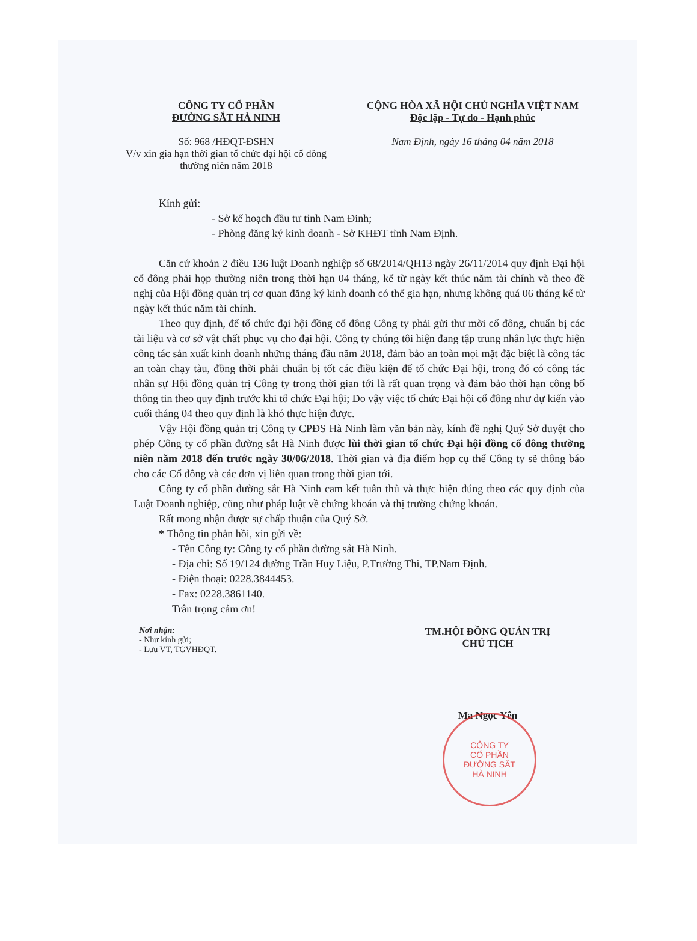CÔNG TY CỔ PHẦN
ĐƯỜNG SẮT HÀ NINH
Số: 968 /HĐQT-ĐSHN
V/v xin gia hạn thời gian tổ chức đại hội cổ đông thường niên năm 2018
CỘNG HÒA XÃ HỘI CHỦ NGHĨA VIỆT NAM
Độc lập - Tự do - Hạnh phúc
Nam Định, ngày 16 tháng 04 năm 2018
Kính gửi:
- Sở kế hoạch đầu tư tỉnh Nam Đinh;
- Phòng đăng ký kinh doanh - Sở KHĐT tỉnh Nam Định.
Căn cứ khoản 2 điều 136 luật Doanh nghiệp số 68/2014/QH13 ngày 26/11/2014 quy định Đại hội cổ đông phải họp thường niên trong thời hạn 04 tháng, kể từ ngày kết thúc năm tài chính và theo đề nghị của Hội đồng quản trị cơ quan đăng ký kinh doanh có thể gia hạn, nhưng không quá 06 tháng kể từ ngày kết thúc năm tài chính.
Theo quy định, để tổ chức đại hội đồng cổ đông Công ty phải gửi thư mời cổ đông, chuẩn bị các tài liệu và cơ sở vật chất phục vụ cho đại hội. Công ty chúng tôi hiện đang tập trung nhân lực thực hiện công tác sản xuất kinh doanh những tháng đầu năm 2018, đảm bảo an toàn mọi mặt đặc biệt là công tác an toàn chạy tàu, đồng thời phải chuẩn bị tốt các điều kiện để tổ chức Đại hội, trong đó có công tác nhân sự Hội đồng quản trị Công ty trong thời gian tới là rất quan trọng và đảm bảo thời hạn công bố thông tin theo quy định trước khi tổ chức Đại hội; Do vậy việc tổ chức Đại hội cổ đông như dự kiến vào cuối tháng 04 theo quy định là khó thực hiện được.
Vậy Hội đồng quản trị Công ty CPĐS Hà Ninh làm văn bản này, kính đề nghị Quý Sở duyệt cho phép Công ty cổ phần đường sắt Hà Ninh được lùi thời gian tổ chức Đại hội đồng cổ đông thường niên năm 2018 đến trước ngày 30/06/2018. Thời gian và địa điểm họp cụ thể Công ty sẽ thông báo cho các Cổ đông và các đơn vị liên quan trong thời gian tới.
Công ty cổ phần đường sắt Hà Ninh cam kết tuân thủ và thực hiện đúng theo các quy định của Luật Doanh nghiệp, cũng như pháp luật về chứng khoán và thị trường chứng khoán.
Rất mong nhận được sự chấp thuận của Quý Sở.
* Thông tin phản hồi, xin gửi về:
- Tên Công ty: Công ty cổ phần đường sắt Hà Ninh.
- Địa chỉ: Số 19/124 đường Trần Huy Liệu, P.Trường Thi, TP.Nam Định.
- Điện thoại: 0228.3844453.
- Fax: 0228.3861140.
Trân trọng cảm ơn!
Nơi nhận:
- Như kính gửi;
- Lưu VT, TGVHĐQT.
TM.HỘI ĐỒNG QUẢN TRỊ
CHỦ TỊCH
Ma Ngọc Yên
CÔNG TY
CỔ PHẦN
ĐƯỜNG SẮT
HÀ NINH